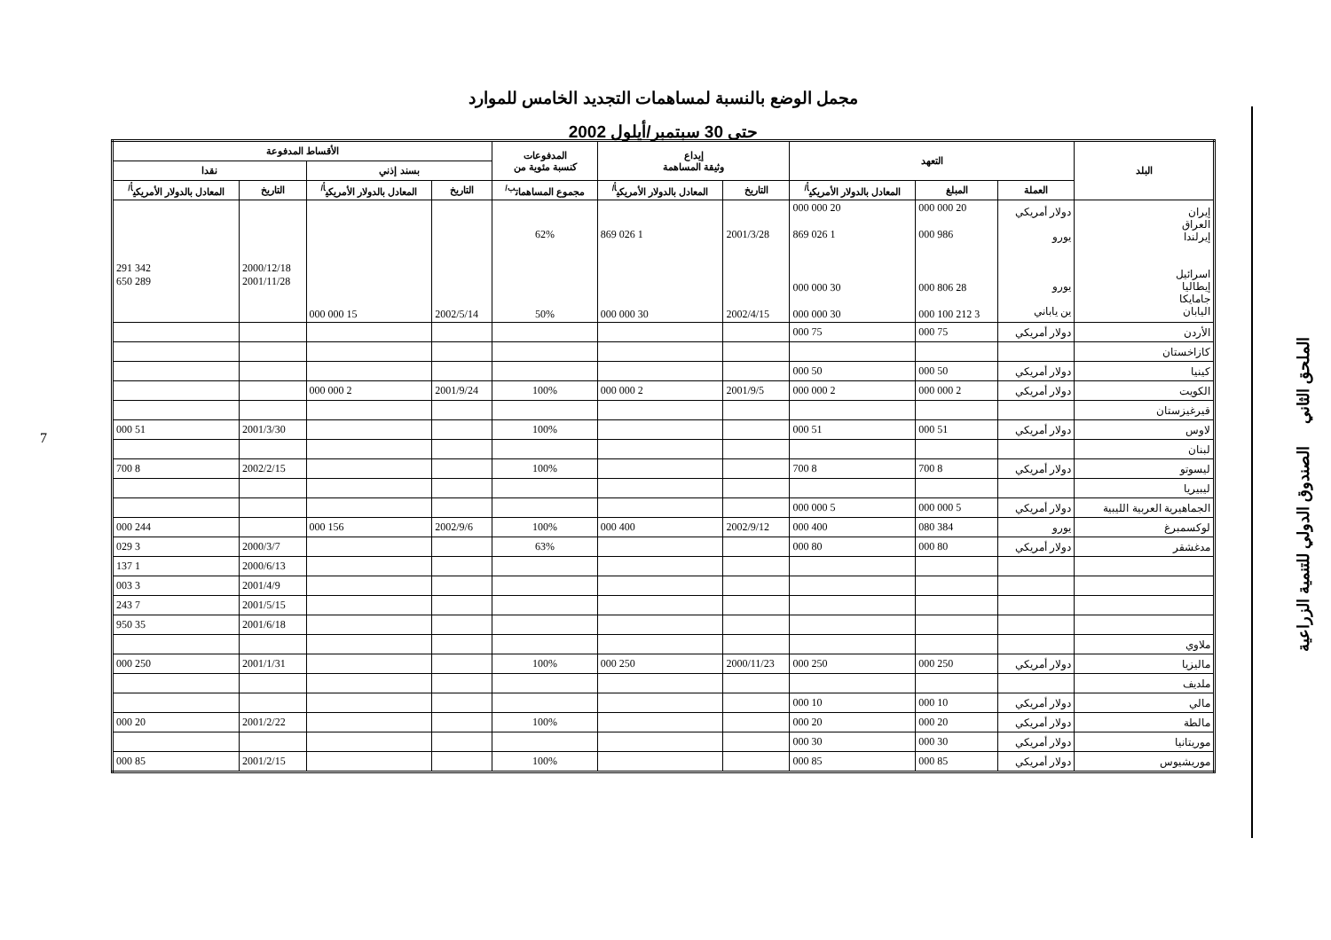مجمل الوضع بالنسبة لمساهمات التجديد الخامس للموارد
حتى 30 سبتمبر/أيلول 2002
| البلد | التعهد | | | إيداع وثيقة المساهمة | | المدفوعات كنسبة مئوية من | الأقساط المدفوعة | | | |
| --- | --- | --- | --- | --- | --- | --- | --- | --- | --- | --- |
| | | | | | | | بسند إذني | | نقدا | |
| | العملة | المبلغ | المعادل بالدولار الأمريكي<sup>أ/</sup> | التاريخ | المعادل بالدولار الأمريكي<sup>أ/</sup> | مجموع المساهمات<sup>ب/</sup> | التاريخ | المعادل بالدولار الأمريكي<sup>أ/</sup> | التاريخ | المعادل بالدولار الأمريكي<sup>أ/</sup> |
| إيران العراق إيرلندا اسرائيل إيطاليا جامايكا اليابان | دولار أمريكي يورو يورو ين ياباني | 20 000 000 986 000 28 806 000 3 212 100 000 | 20 000 000 1 026 869 30 000 000 30 000 000 | 2001/3/28 2002/4/15 | 1 026 869 30 000 000 | 62% 50% | 2002/5/14 | 15 000 000 | 2000/12/18 2001/11/28 | 342 291 289 650 |
| الأردن | دولار أمريكي | 75 000 | 75 000 | | | | | | | |
| كازاخستان | | | | | | | | | | |
| كينيا | دولار أمريكي | 50 000 | 50 000 | | | | | | | |
| الكويت | دولار أمريكي | 2 000 000 | 2 000 000 | 2001/9/5 | 2 000 000 | 100% | 2001/9/24 | 2 000 000 | | |
| قيرغيزستان | | | | | | | | | | |
| لاوس | دولار أمريكي | 51 000 | 51 000 | | | 100% | | | 2001/3/30 | 51 000 |
| لبنان | | | | | | | | | | |
| ليسوتو | دولار أمريكي | 8 700 | 8 700 | | | 100% | | | 2002/2/15 | 8 700 |
| ليبيريا | | | | | | | | | | |
| الجماهيرية العربية الليبية | دولار أمريكي | 5 000 000 | 5 000 000 | | | | | | | |
| لوكسمبرغ | يورو | 384 080 | 400 000 | 2002/9/12 | 400 000 | 100% | 2002/9/6 | 156 000 | | 244 000 |
| مدغشقر | دولار أمريكي | 80 000 | 80 000 | | | 63% | | | 2000/3/7 | 3 029 |
| | | | | | | | | | 2000/6/13 | 1 137 |
| | | | | | | | | | 2001/4/9 | 3 003 |
| | | | | | | | | | 2001/5/15 | 7 243 |
| | | | | | | | | | 2001/6/18 | 35 950 |
| ملاوي | | | | | | | | | | |
| ماليزيا | دولار أمريكي | 250 000 | 250 000 | 2000/11/23 | 250 000 | 100% | | | 2001/1/31 | 250 000 |
| ملديف | | | | | | | | | | |
| مالي | دولار أمريكي | 10 000 | 10 000 | | | | | | | |
| مالطة | دولار أمريكي | 20 000 | 20 000 | | | 100% | | | 2001/2/22 | 20 000 |
| موريتانيا | دولار أمريكي | 30 000 | 30 000 | | | | | | | |
| موريشيوس | دولار أمريكي | 85 000 | 85 000 | | | 100% | | | 2001/2/15 | 85 000 |
الملحق الثاني الصندوق الدولي للتنمية الزراعية
7